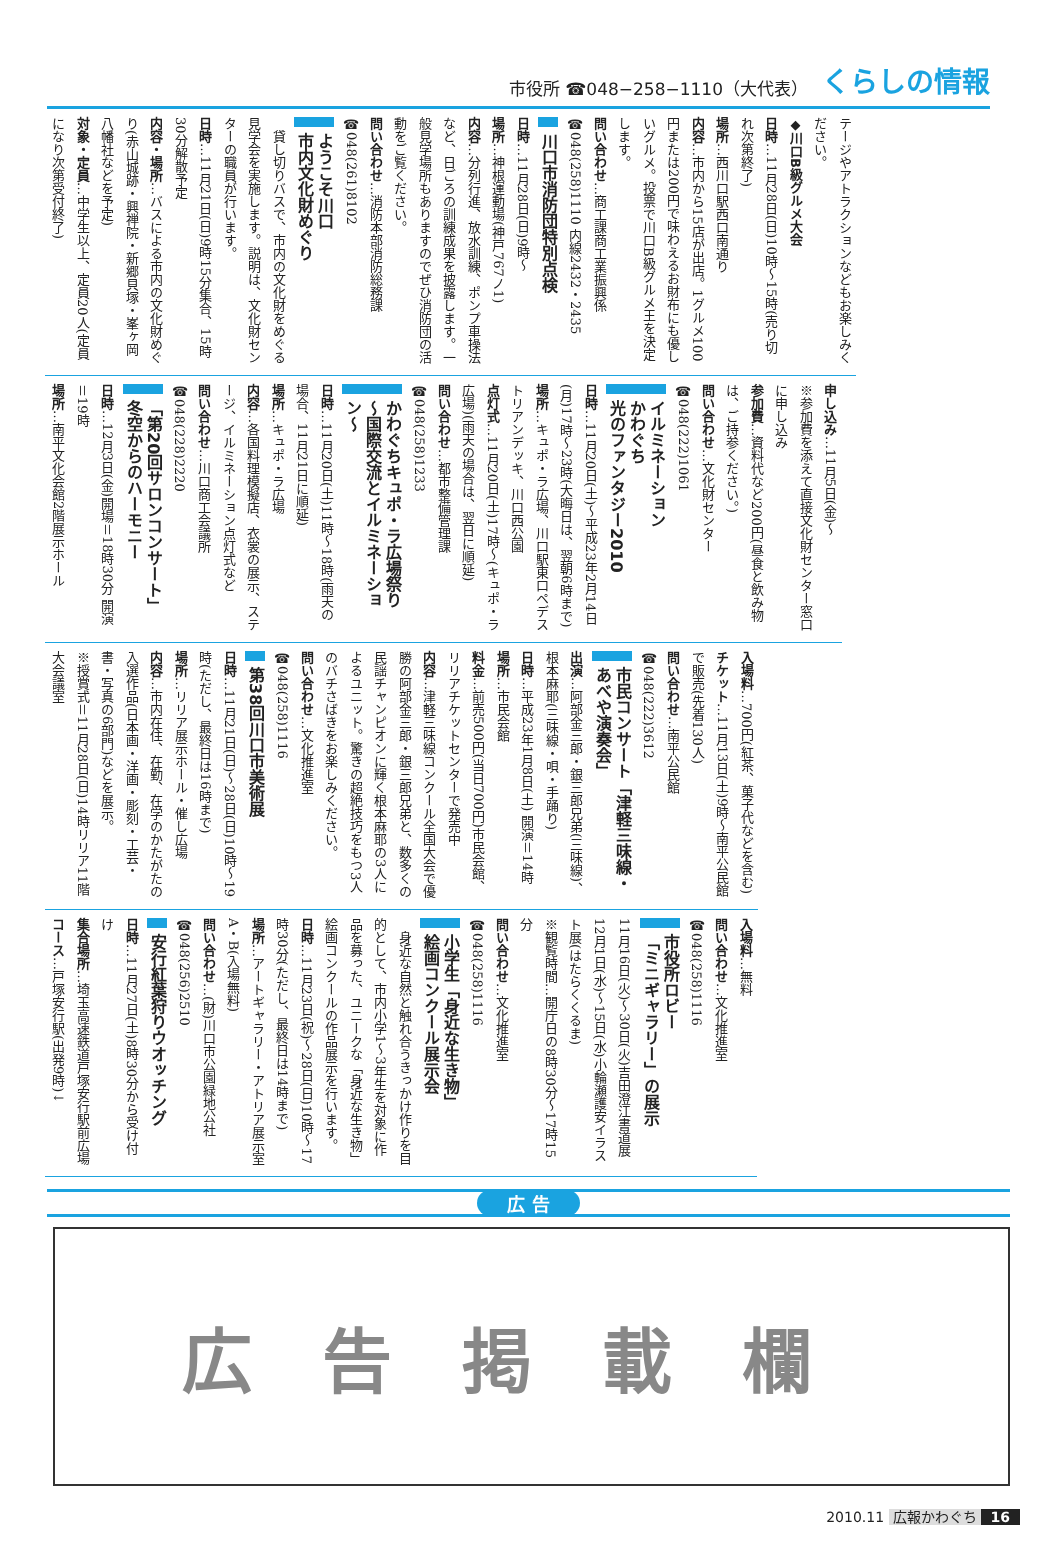市役所 ☎048−258−1110（大代表） くらしの情報
テージやアトラクションなどもお楽しみください。
◆川口B級グルメ大会
日時…11月28日(日)10時〜15時(売り切れ次第終了)
場所…西川口駅西口南通り
内容…市内から15店が出店。1グルメ100円または200円で味わえるお財布にも優しいグルメ。投票で川口B級グルメ王を決定します。
問い合わせ…商工課商工業振興係 ☎048(258)1110 内線2432・2435
川口市消防団特別点検
日時…11月28日(日)9時〜
場所…神根運動場(神戸767ノ1)
内容…分列行進、放水訓練、ポンプ車操法など、日ごろの訓練成果を披露します。一般見学場所もありますのでぜひ消防団の活動をご覧ください。
問い合わせ…消防本部消防総務課 ☎048(261)8102
ようこそ川口
市内文化財めぐり
　貸し切りバスで、市内の文化財をめぐる見学会を実施します。説明は、文化財センターの職員が行います。
日時…11月21日(日)9時15分集合、15時30分解散予定
内容・場所…バスによる市内の文化財めぐり(赤山城跡・興禅院・新郷貝塚・峯ヶ岡八幡社などを予定)
対象・定員…中学生以上、定員20人(定員になり次第受付終了)
申し込み…11月5日(金)〜
※参加費を添えて直接文化財センター窓口に申し込み
参加費…資料代など200円(昼食と飲み物は、ご持参ください。)
問い合わせ…文化財センター ☎048(222)1061
イルミネーション
かわぐち
光のファンタジー2010
日時…11月20日(土)〜平成23年2月14日(月)17時〜23時(大晦日は、翌朝6時まで)
場所…キュポ・ラ広場、川口駅東口ペデストリアンデッキ、川口西公園
点灯式…11月20日(土)17時〜(キュポ・ラ広場)(雨天の場合は、翌日に順延)
問い合わせ…都市整備管理課 ☎048(258)1233
かわぐちキュポ・ラ広場祭り
〜国際交流とイルミネーション〜
日時…11月20日(土)11時〜18時(雨天の場合、11月21日に順延)
場所…キュポ・ラ広場
内容…各国料理模擬店、衣裳の展示、ステージ、イルミネーション点灯式など
問い合わせ…川口商工会議所 ☎048(228)2220
「第20回サロンコンサート」
冬空からのハーモニー
日時…12月3日(金)開場＝18時30分 開演＝19時
場所…南平文化会館2階展示ホール
入場料…700円(紅茶、菓子代などを含む)
チケット…11月13日(土)9時〜南平公民館で販売(先着130人)
問い合わせ…南平公民館 ☎048(222)3612
市民コンサート「津軽三味線・あべや演奏会」
出演…阿部金三郎・銀三郎兄弟(三味線)、根本麻耶(三味線・唄・手踊り)
日時…平成23年1月8日(土) 開演＝14時
場所…市民会館
料金…前売500円(当日700円)市民会館、リリアチケットセンターで発売中
内容…津軽三味線コンクール全国大会で優勝の阿部金三郎・銀三郎兄弟と、数多くの民謡チャンピオンに輝く根本麻耶の3人によるユニット。驚きの超絶技巧をもつ3人のバチさばきをお楽しみください。
問い合わせ…文化推進室 ☎048(258)1116
第38回川口市美術展
日時…11月21日(日)〜28日(日)10時〜19時(ただし、最終日は16時まで)
場所…リリア展示ホール・催し広場
内容…市内在住、在勤、在学のかたがたの入選作品(日本画・洋画・彫刻・工芸・書・写真の6部門)などを展示。
※授賞式＝11月28日(日)14時リリア11階大会議室
入場料…無料
問い合わせ…文化推進室 ☎048(258)1116
市役所ロビー
「ミニギャラリー」の展示
11月16日(火)〜30日(火)吉田澄江書道展
12月1日(水)〜15日(水)小輪瀬護安イラスト展(はたらくくるま)
※観覧時間…開庁日の8時30分〜17時15分
問い合わせ…文化推進室 ☎048(258)1116
小学生「身近な生き物」
絵画コンクール展示会
　身近な自然と触れ合うきっかけ作りを目的として、市内小学1〜3年生を対象に作品を募った、ユニークな「身近な生き物」絵画コンクールの作品展示を行います。
日時…11月23日(祝)〜28日(日)10時〜17時30分(ただし、最終日は14時まで)
場所…アートギャラリー・アトリア展示室A・B(入場無料)
問い合わせ…(財)川口市公園緑地公社 ☎048(256)2510
安行紅葉狩りウオッチング
日時…11月27日(土)8時30分から受け付け
集合場所…埼玉高速鉄道戸塚安行駅前広場
コース…戸塚安行駅(出発9時)↓
広 告
広告掲載欄
2010.11 広報かわぐち 16